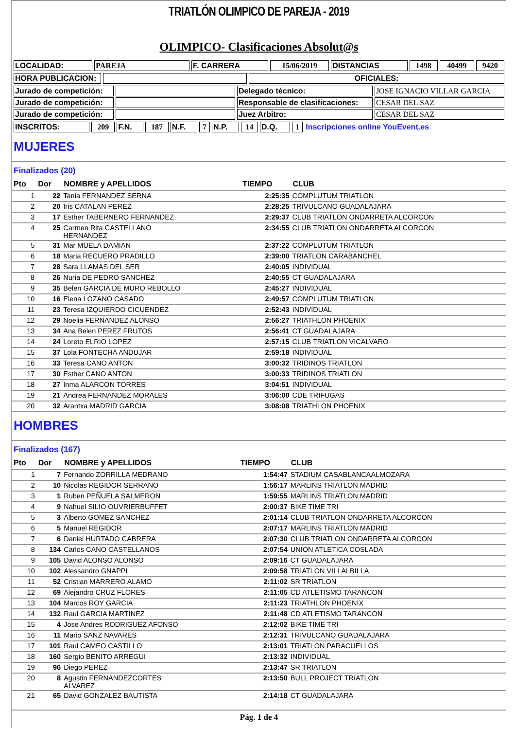TRIATLÓN OLIMPICO DE PAREJA - 2019
OLIMPICO- Clasificaciones Absolut@s
| LOCALIDAD: | PAREJA | F. CARRERA | 15/06/2019 | DISTANCIAS | 1498 | 40499 | 9420 |
| HORA PUBLICACION: | | OFICIALES: |
| Jurado de competición: | | Delegado técnico: | JOSE IGNACIO VILLAR GARCIA |
| Jurado de competición: | | Responsable de clasificaciones: | CESAR DEL SAZ |
| Jurado de competición: | | Juez Arbitro: | CESAR DEL SAZ |
| INSCRITOS: | 209 | F.N. | 187 | N.F. | 7 | N.P. | 14 | D.Q. | 1 | Inscripciones online YouEvent.es |
MUJERES
Finalizados (20)
| Pto | Dor | NOMBRE y APELLIDOS | TIEMPO | CLUB |
| --- | --- | --- | --- | --- |
| 1 | 22 | Tania FERNANDEZ SERNA | 2:25:35 | COMPLUTUM TRIATLON |
| 2 | 20 | Iris CATALAN PEREZ | 2:28:25 | TRIVULCANO GUADALAJARA |
| 3 | 17 | Esther TABERNERO FERNANDEZ | 2:29:37 | CLUB TRIATLON ONDARRETA ALCORCON |
| 4 | 25 | Carmen Rita CASTELLANO HERNANDEZ | 2:34:55 | CLUB TRIATLON ONDARRETA ALCORCON |
| 5 | 31 | Mar MUELA DAMIAN | 2:37:22 | COMPLUTUM TRIATLON |
| 6 | 18 | Maria RECUERO PRADILLO | 2:39:00 | TRIATLON CARABANCHEL |
| 7 | 28 | Sara LLAMAS DEL SER | 2:40:05 | INDIVIDUAL |
| 8 | 26 | Nuria DE PEDRO SANCHEZ | 2:40:55 | CT GUADALAJARA |
| 9 | 35 | Belen GARCIA DE MURO REBOLLO | 2:45:27 | INDIVIDUAL |
| 10 | 16 | Elena LOZANO CASADO | 2:49:57 | COMPLUTUM TRIATLON |
| 11 | 23 | Teresa IZQUIERDO CICUENDEZ | 2:52:43 | INDIVIDUAL |
| 12 | 29 | Noelia FERNANDEZ ALONSO | 2:56:27 | TRIATHLON PHOENIX |
| 13 | 34 | Ana Belen PEREZ FRUTOS | 2:56:41 | CT GUADALAJARA |
| 14 | 24 | Loreto ELRIO LOPEZ | 2:57:15 | CLUB TRIATLON VICALVARO |
| 15 | 37 | Lola FONTECHA ANDUJAR | 2:59:18 | INDIVIDUAL |
| 16 | 33 | Teresa CANO ANTON | 3:00:32 | TRIDINOS TRIATLON |
| 17 | 30 | Esther CANO ANTON | 3:00:33 | TRIDINOS TRIATLON |
| 18 | 27 | Inma ALARCON TORRES | 3:04:51 | INDIVIDUAL |
| 19 | 21 | Andrea FERNANDEZ MORALES | 3:06:00 | CDE TRIFUGAS |
| 20 | 32 | Arantxa MADRID GARCIA | 3:08:08 | TRIATHLON PHOENIX |
HOMBRES
Finalizados (167)
| Pto | Dor | NOMBRE y APELLIDOS | TIEMPO | CLUB |
| --- | --- | --- | --- | --- |
| 1 | 7 | Fernando ZORRILLA MEDRANO | 1:54:47 | STADIUM CASABLANCAALMOZARA |
| 2 | 10 | Nicolas REGIDOR SERRANO | 1:56:17 | MARLINS TRIATLON MADRID |
| 3 | 1 | Ruben PEÑUELA SALMERON | 1:59:55 | MARLINS TRIATLON MADRID |
| 4 | 9 | Nahuel SILIO OUVRIERBUFFET | 2:00:37 | BIKE TIME TRI |
| 5 | 3 | Alberto GOMEZ SANCHEZ | 2:01:14 | CLUB TRIATLON ONDARRETA ALCORCON |
| 6 | 5 | Manuel REGIDOR | 2:07:17 | MARLINS TRIATLON MADRID |
| 7 | 6 | Daniel HURTADO CABRERA | 2:07:30 | CLUB TRIATLON ONDARRETA ALCORCON |
| 8 | 134 | Carlos CANO CASTELLANOS | 2:07:54 | UNION ATLETICA COSLADA |
| 9 | 105 | David ALONSO ALONSO | 2:09:16 | CT GUADALAJARA |
| 10 | 102 | Alessandro GNAPPI | 2:09:58 | TRIATLON VILLALBILLA |
| 11 | 52 | Cristian MARRERO ALAMO | 2:11:02 | SR TRIATLON |
| 12 | 69 | Alejandro CRUZ FLORES | 2:11:05 | CD ATLETISMO TARANCON |
| 13 | 104 | Marcos ROY GARCIA | 2:11:23 | TRIATHLON PHOENIX |
| 14 | 132 | Raul GARCIA MARTINEZ | 2:11:48 | CD ATLETISMO TARANCON |
| 15 | 4 | Jose Andres RODRIGUEZ AFONSO | 2:12:02 | BIKE TIME TRI |
| 16 | 11 | Mario SANZ NAVARES | 2:12:31 | TRIVULCANO GUADALAJARA |
| 17 | 101 | Raul CAMEO CASTILLO | 2:13:01 | TRIATLON PARACUELLOS |
| 18 | 160 | Sergio BENITO ARREGUI | 2:13:32 | INDIVIDUAL |
| 19 | 96 | Diego PEREZ | 2:13:47 | SR TRIATLON |
| 20 | 8 | Agustin FERNANDEZCORTES ALVAREZ | 2:13:50 | BULL PROJECT TRIATLON |
| 21 | 65 | David GONZALEZ BAUTISTA | 2:14:18 | CT GUADALAJARA |
Pág. 1 de 4